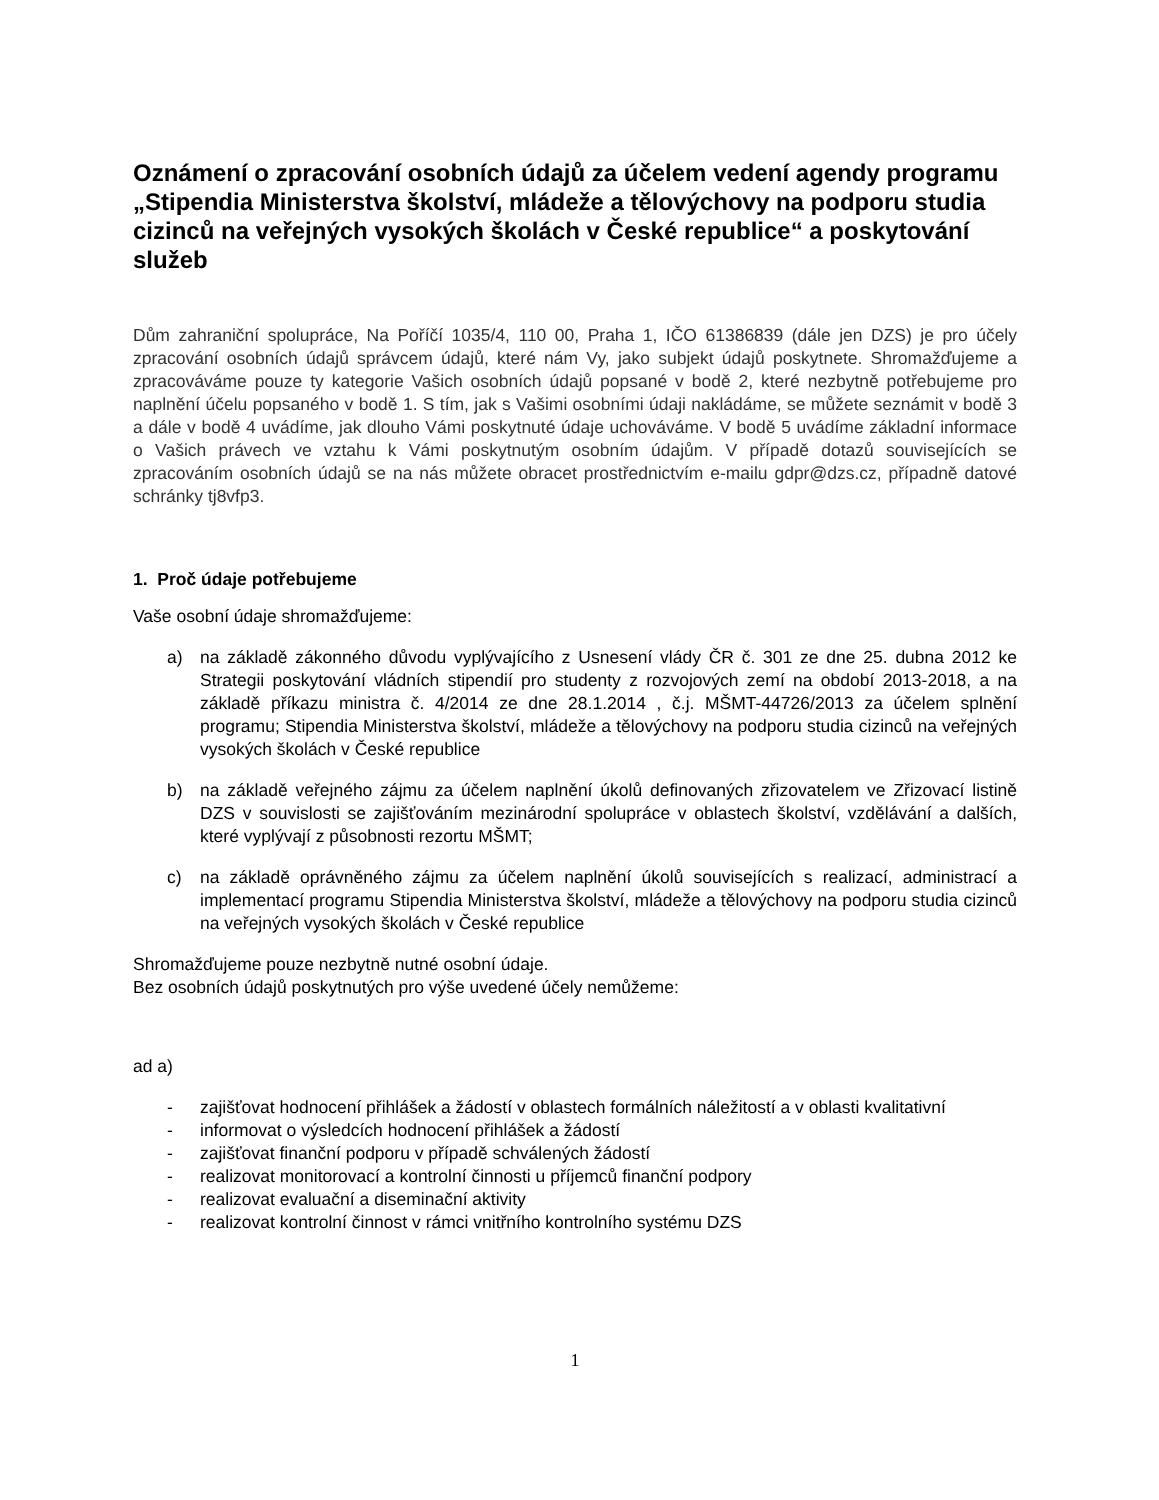Oznámení o zpracování osobních údajů za účelem vedení agendy programu „Stipendia Ministerstva školství, mládeže a tělovýchovy na podporu studia cizinců na veřejných vysokých školách v České republice“ a poskytování služeb
Dům zahraniční spolupráce, Na Poříčí 1035/4, 110 00, Praha 1, IČO 61386839 (dále jen DZS) je pro účely zpracování osobních údajů správcem údajů, které nám Vy, jako subjekt údajů poskytnete. Shromažďujeme a zpracováváme pouze ty kategorie Vašich osobních údajů popsané v bodě 2, které nezbytně potřebujeme pro naplnění účelu popsaného v bodě 1. S tím, jak s Vašimi osobními údaji nakládáme, se můžete seznámit v bodě 3 a dále v bodě 4 uvádíme, jak dlouho Vámi poskytnuté údaje uchováváme. V bodě 5 uvádíme základní informace o Vašich právech ve vztahu k Vámi poskytnutým osobním údajům. V případě dotazů souvisejících se zpracováním osobních údajů se na nás můžete obracet prostřednictvím e-mailu gdpr@dzs.cz, případně datové schránky tj8vfp3.
1. Proč údaje potřebujeme
Vaše osobní údaje shromažďujeme:
a) na základě zákonného důvodu vyplývajícího z Usnesení vlády ČR č. 301 ze dne 25. dubna 2012 ke Strategii poskytování vládních stipendií pro studenty z rozvojových zemí na období 2013-2018, a na základě příkazu ministra č. 4/2014 ze dne 28.1.2014 , č.j. MŠMT-44726/2013 za účelem splnění programu; Stipendia Ministerstva školství, mládeže a tělovýchovy na podporu studia cizinců na veřejných vysokých školách v České republice
b) na základě veřejného zájmu za účelem naplnění úkolů definovaných zřizovatelem ve Zřizovací listině DZS v souvislosti se zajišťováním mezinárodní spolupráce v oblastech školství, vzdělávání a dalších, které vyplývají z působnosti rezortu MŠMT;
c) na základě oprávněného zájmu za účelem naplnění úkolů souvisejících s realizací, administrací a implementací programu Stipendia Ministerstva školství, mládeže a tělovýchovy na podporu studia cizinců na veřejných vysokých školách v České republice
Shromažďujeme pouze nezbytně nutné osobní údaje.
Bez osobních údajů poskytnutých pro výše uvedené účely nemůžeme:
ad a)
- zajišťovat hodnocení přihlášek a žádostí v oblastech formálních náležitostí a v oblasti kvalitativní
- informovat o výsledcích hodnocení přihlášek a žádostí
- zajišťovat finanční podporu v případě schválených žádostí
- realizovat monitorovací a kontrolní činnosti u příjemců finanční podpory
- realizovat evaluační a diseminační aktivity
- realizovat kontrolní činnost v rámci vnitřního kontrolního systému DZS
1